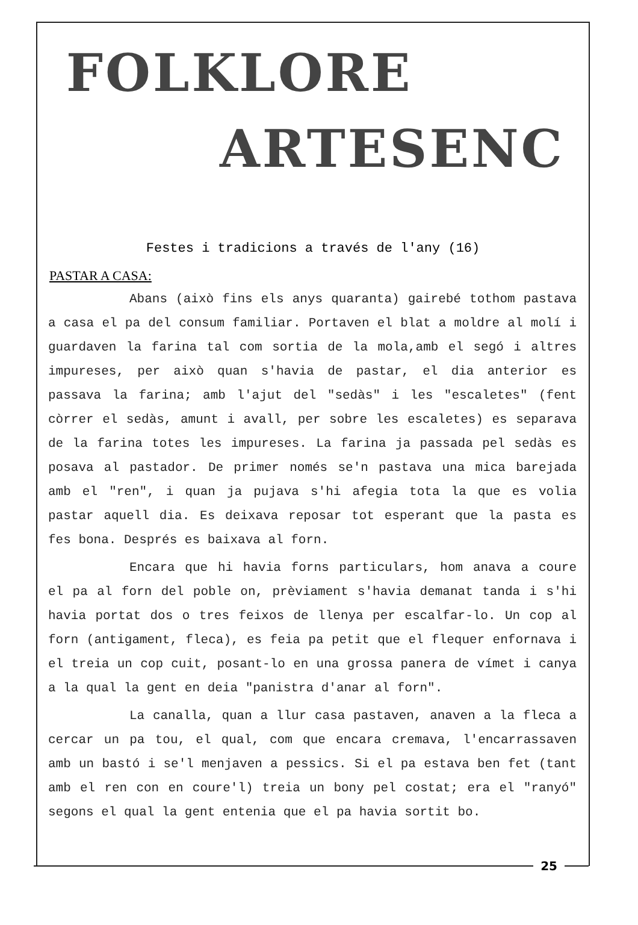FOLKLORE
ARTESENC
Festes i tradicions a través de l'any (16)
PASTAR A CASA:
Abans (això fins els anys quaranta) gairebé tothom pastava a casa el pa del consum familiar. Portaven el blat a moldre al molí i guardaven la farina tal com sortia de la mola,amb el segó i altres impureses, per això quan s'havia de pastar, el dia anterior es passava la farina; amb l'ajut del "sedàs" i les "escaletes" (fent còrrer el sedàs, amunt i avall, per sobre les escaletes) es separava de la farina totes les impureses. La farina ja passada pel sedàs es posava al pastador. De primer només se'n pastava una mica barejada amb el "ren", i quan ja pujava s'hi afegia tota la que es volia pastar aquell dia. Es deixava reposar tot esperant que la pasta es fes bona. Després es baixava al forn.
Encara que hi havia forns particulars, hom anava a coure el pa al forn del poble on, prèviament s'havia demanat tanda i s'hi havia portat dos o tres feixos de llenya per escalfar-lo. Un cop al forn (antigament, fleca), es feia pa petit que el flequer enfornava i el treia un cop cuit, posant-lo en una grossa panera de vímet i canya a la qual la gent en deia "panistra d'anar al forn".
La canalla, quan a llur casa pastaven, anaven a la fleca a cercar un pa tou, el qual, com que encara cremava, l'encarrassaven amb un bastó i se'l menjaven a pessics. Si el pa estava ben fet (tant amb el ren con en coure'l) treia un bony pel costat; era el "ranyó" segons el qual la gent entenia que el pa havia sortit bo.
25